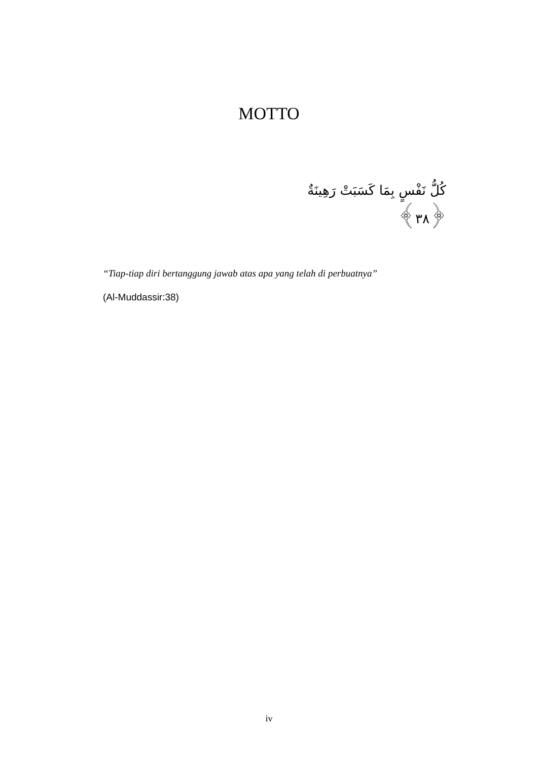MOTTO
كُلُّ نَفْسٍ بِمَا كَسَبَتْ رَهِينَةٌ ﴿٣٨﴾
“Tiap-tiap diri bertanggung jawab atas apa yang telah di perbuatnya”
(Al-Muddassir:38)
iv